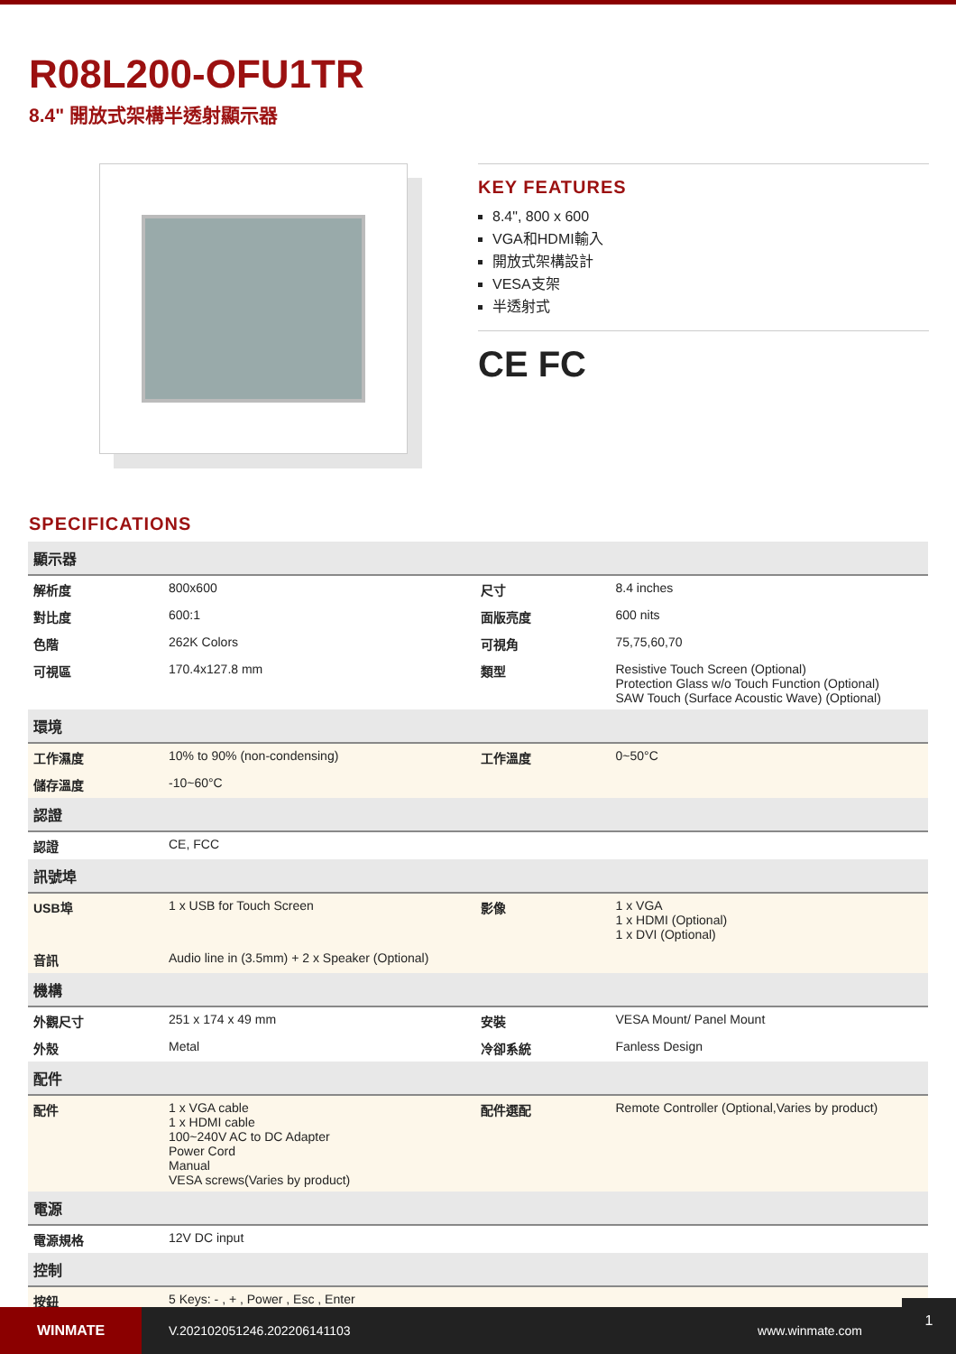R08L200-OFU1TR
8.4" 開放式架構半透射顯示器
KEY FEATURES
8.4", 800 x 600
VGA和HDMI輸入
開放式架構設計
VESA支架
半透射式
CE FC
SPECIFICATIONS
| 顯示器 | | | |
| --- | --- | --- | --- |
| 解析度 | 800x600 | 尺寸 | 8.4 inches |
| 對比度 | 600:1 | 面版亮度 | 600 nits |
| 色階 | 262K Colors | 可視角 | 75,75,60,70 |
| 可視區 | 170.4x127.8 mm | 類型 | Resistive Touch Screen (Optional) Protection Glass w/o Touch Function (Optional) SAW Touch (Surface Acoustic Wave) (Optional) |
| 環境 | | | |
| 工作濕度 | 10% to 90% (non-condensing) | 工作溫度 | 0~50°C |
| 儲存溫度 | -10~60°C | | |
| 認證 | | | |
| 認證 | CE, FCC | | |
| 訊號埠 | | | |
| USB埠 | 1 x USB for Touch Screen | 影像 | 1 x VGA 1 x HDMI (Optional) 1 x DVI (Optional) |
| 音訊 | Audio line in (3.5mm) + 2 x Speaker (Optional) | | |
| 機構 | | | |
| 外觀尺寸 | 251 x 174 x 49 mm | 安裝 | VESA Mount/ Panel Mount |
| 外殼 | Metal | 冷卻系統 | Fanless Design |
| 配件 | | | |
| 配件 | 1 x VGA cable 1 x HDMI cable 100~240V AC to DC Adapter Power Cord Manual VESA screws(Varies by product) | 配件選配 | Remote Controller (Optional,Varies by product) |
| 電源 | | | |
| 電源規格 | 12V DC input | | |
| 控制 | | | |
| 按鈕 | 5 Keys: - , + , Power , Esc , Enter | | |
WINMATE
V.202102051246.202206141103 www.winmate.com
1